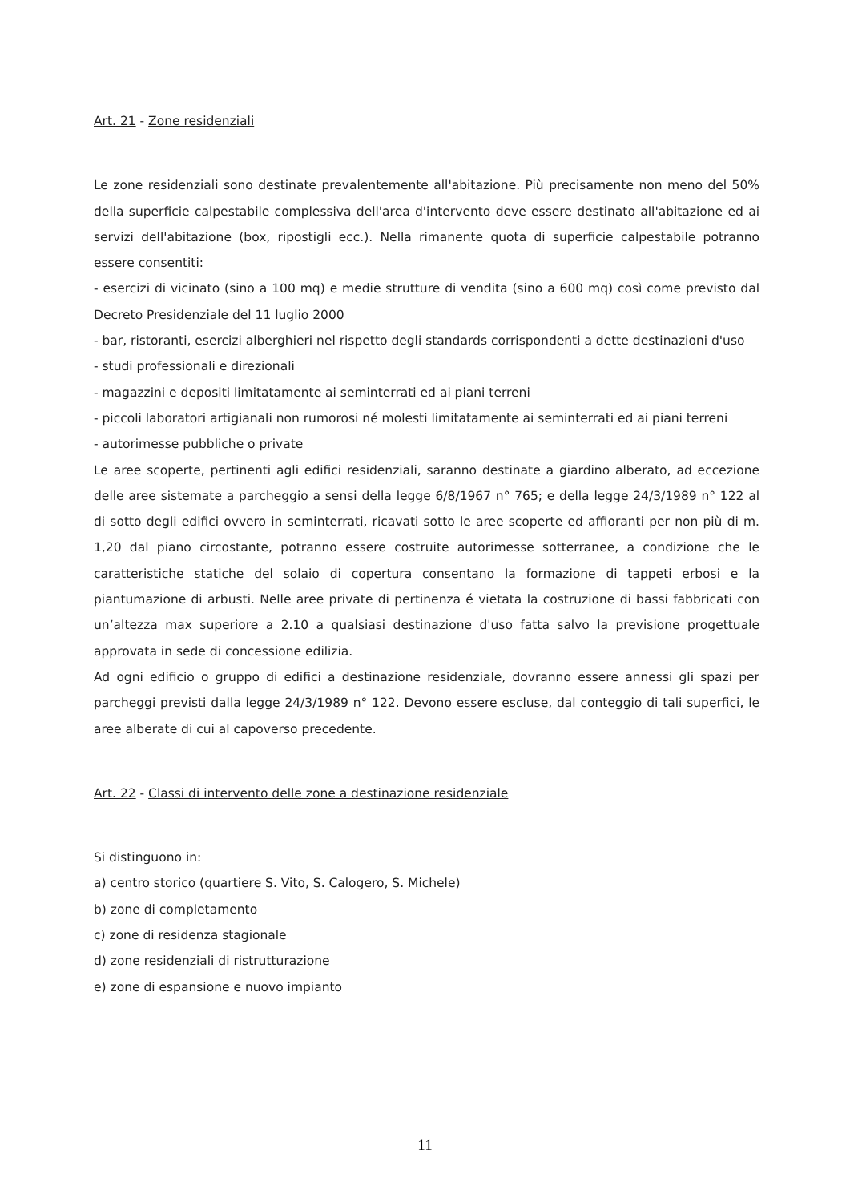Art. 21 - Zone residenziali
Le zone residenziali sono destinate prevalentemente all'abitazione. Più precisamente non meno del 50% della superficie calpestabile complessiva dell'area d'intervento deve essere destinato all'abitazione ed ai servizi dell'abitazione (box, ripostigli ecc.). Nella rimanente quota di superficie calpestabile potranno essere consentiti:
- esercizi di vicinato (sino a 100 mq) e medie strutture di vendita (sino a 600 mq) così come previsto dal Decreto Presidenziale del 11 luglio 2000
- bar, ristoranti, esercizi alberghieri nel rispetto degli standards corrispondenti a dette destinazioni d'uso
- studi professionali e direzionali
- magazzini e depositi limitatamente ai seminterrati ed ai piani terreni
- piccoli laboratori artigianali non rumorosi né molesti limitatamente ai seminterrati ed ai piani terreni
- autorimesse pubbliche o private
Le aree scoperte, pertinenti agli edifici residenziali, saranno destinate a giardino alberato, ad eccezione delle aree sistemate a parcheggio a sensi della legge 6/8/1967 n° 765; e della legge 24/3/1989 n° 122 al di sotto degli edifici ovvero in seminterrati, ricavati sotto le aree scoperte ed affioranti per non più di m. 1,20 dal piano circostante, potranno essere costruite autorimesse sotterranee, a condizione che le caratteristiche statiche del solaio di copertura consentano la formazione di tappeti erbosi e la piantumazione di arbusti. Nelle aree private di pertinenza é vietata la costruzione di bassi fabbricati con un’altezza max superiore a 2.10 a qualsiasi destinazione d'uso fatta salvo la previsione progettuale approvata in sede di concessione edilizia.
Ad ogni edificio o gruppo di edifici a destinazione residenziale, dovranno essere annessi gli spazi per parcheggi previsti dalla legge 24/3/1989 n° 122. Devono essere escluse, dal conteggio di tali superfici, le aree alberate di cui al capoverso precedente.
Art. 22 - Classi di intervento delle zone a destinazione residenziale
Si distinguono in:
a) centro storico (quartiere S. Vito, S. Calogero, S. Michele)
b) zone di completamento
c) zone di residenza stagionale
d) zone residenziali di ristrutturazione
e) zone di espansione e nuovo impianto
11